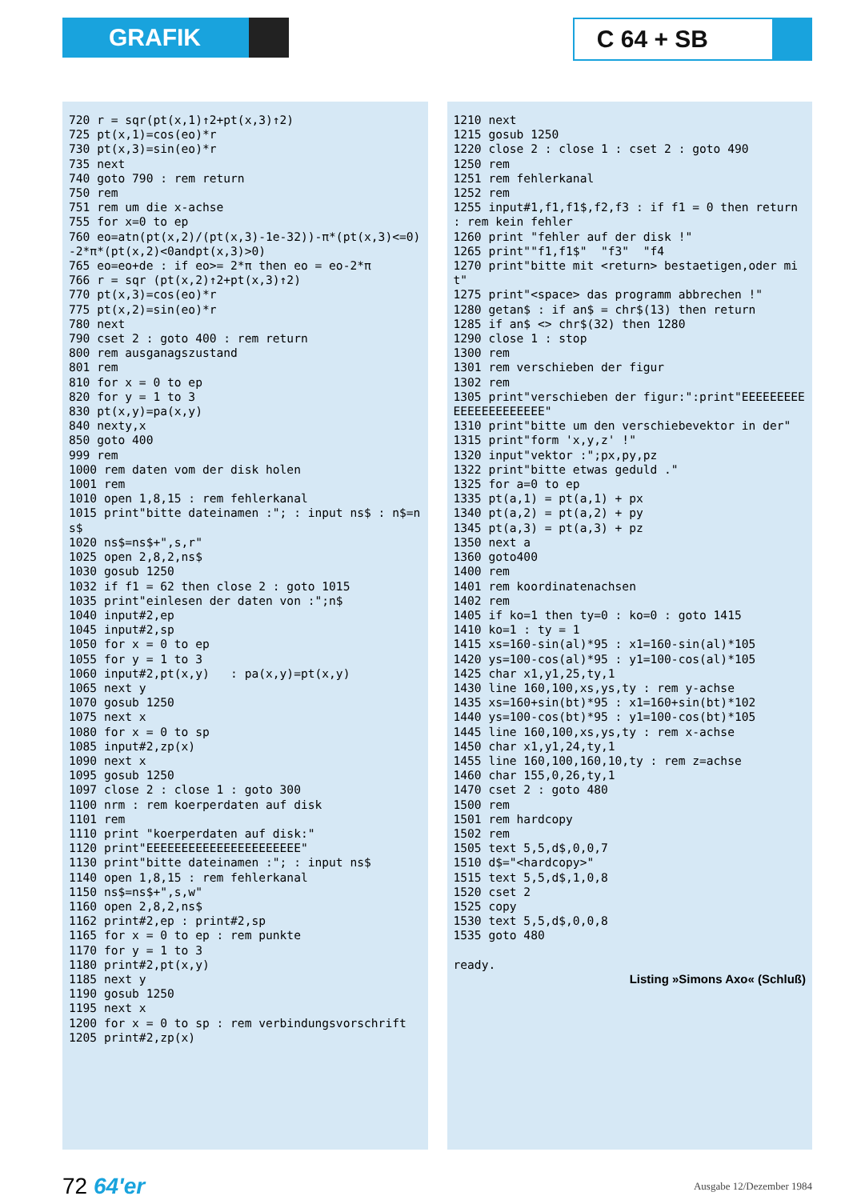GRAFIK C 64 + SB
720 r = sqr(pt(x,1)↑2+pt(x,3)↑2) 725 pt(x,1)=cos(eo)*r 730 pt(x,3)=sin(eo)*r 735 next 740 goto 790 : rem return 750 rem 751 rem um die x-achse 755 for x=0 to ep 760 eo=atn(pt(x,2)/(pt(x,3)-1e-32))-π*(pt(x,3)<=0)-2*π*(pt(x,2)<0andpt(x,3)>0) 765 eo=eo+de : if eo>= 2*π then eo = eo-2*π 766 r = sqr (pt(x,2)↑2+pt(x,3)↑2) 770 pt(x,3)=cos(eo)*r 775 pt(x,2)=sin(eo)*r 780 next 790 cset 2 : goto 400 : rem return 800 rem ausganagszustand 801 rem 810 for x = 0 to ep 820 for y = 1 to 3 830 pt(x,y)=pa(x,y) 840 nexty,x 850 goto 400 999 rem 1000 rem daten vom der disk holen 1001 rem 1010 open 1,8,15 : rem fehlerkanal 1015 print"bitte dateinamen :"; : input ns$ : n$=ns$ 1020 ns$=ns$+",s,r" 1025 open 2,8,2,ns$ 1030 gosub 1250 1032 if f1 = 62 then close 2 : goto 1015 1035 print"einlesen der daten von :";n$ 1040 input#2,ep 1045 input#2,sp 1050 for x = 0 to ep 1055 for y = 1 to 3 1060 input#2,pt(x,y) : pa(x,y)=pt(x,y) 1065 next y 1070 gosub 1250 1075 next x 1080 for x = 0 to sp 1085 input#2,zp(x) 1090 next x 1095 gosub 1250 1097 close 2 : close 1 : goto 300 1100 nrm : rem koerperdaten auf disk 1101 rem 1110 print "koerperdaten auf disk:" 1120 print"EEEEEEEEEEEEEEEEEEEEEE" 1130 print"bitte dateinamen :"; : input ns$ 1140 open 1,8,15 : rem fehlerkanal 1150 ns$=ns$+",s,w" 1160 open 2,8,2,ns$ 1162 print#2,ep : print#2,sp 1165 for x = 0 to ep : rem punkte 1170 for y = 1 to 3 1180 print#2,pt(x,y) 1185 next y 1190 gosub 1250 1195 next x 1200 for x = 0 to sp : rem verbindungsvorschrift 1205 print#2,zp(x)
1210 next 1215 gosub 1250 1220 close 2 : close 1 : cset 2 : goto 490 1250 rem 1251 rem fehlerkanal 1252 rem 1255 input#1,f1,f1$,f2,f3 : if f1 = 0 then return : rem kein fehler 1260 print "fehler auf der disk !" 1265 print""f1,f1$" "f3" "f4 1270 print"bitte mit <return> bestaetigen,oder mit" 1275 print"<space> das programm abbrechen !" 1280 getan$ : if an$ = chr$(13) then return 1285 if an$ <> chr$(32) then 1280 1290 close 1 : stop 1300 rem 1301 rem verschieben der figur 1302 rem 1305 print"verschieben der figur:":print"EEEEEEEEEEEEEEEEEEEEEE" 1310 print"bitte um den verschiebevektor in der" 1315 print"form 'x,y,z' !" 1320 input"vektor :";px,py,pz 1322 print"bitte etwas geduld ." 1325 for a=0 to ep 1335 pt(a,1) = pt(a,1) + px 1340 pt(a,2) = pt(a,2) + py 1345 pt(a,3) = pt(a,3) + pz 1350 next a 1360 goto400 1400 rem 1401 rem koordinatenachsen 1402 rem 1405 if ko=1 then ty=0 : ko=0 : goto 1415 1410 ko=1 : ty = 1 1415 xs=160-sin(al)*95 : x1=160-sin(al)*105 1420 ys=100-cos(al)*95 : y1=100-cos(al)*105 1425 char x1,y1,25,ty,1 1430 line 160,100,xs,ys,ty : rem y-achse 1435 xs=160+sin(bt)*95 : x1=160+sin(bt)*102 1440 ys=100-cos(bt)*95 : y1=100-cos(bt)*105 1445 line 160,100,xs,ys,ty : rem x-achse 1450 char x1,y1,24,ty,1 1455 line 160,100,160,10,ty : rem z=achse 1460 char 155,0,26,ty,1 1470 cset 2 : goto 480 1500 rem 1501 rem hardcopy 1502 rem 1505 text 5,5,d$,0,0,7 1510 d$="<hardcopy>" 1515 text 5,5,d$,1,0,8 1520 cset 2 1525 copy 1530 text 5,5,d$,0,0,8 1535 goto 480 ready.
Listing »Simons Axo« (Schluß)
72 64'er
Ausgabe 12/Dezember 1984